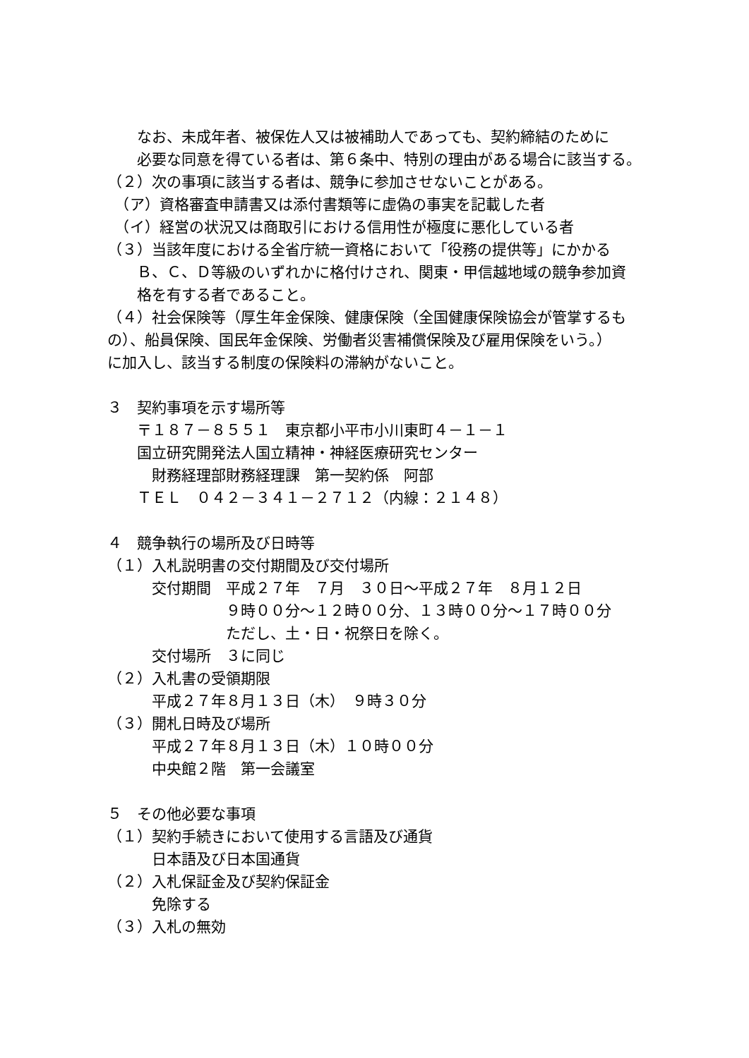なお、未成年者、被保佐人又は被補助人であっても、契約締結のために
　　必要な同意を得ている者は、第６条中、特別の理由がある場合に該当する。
（２）次の事項に該当する者は、競争に参加させないことがある。
　（ア）資格審査申請書又は添付書類等に虚偽の事実を記載した者
　（イ）経営の状況又は商取引における信用性が極度に悪化している者
（３）当該年度における全省庁統一資格において「役務の提供等」にかかる
　　Ｂ、Ｃ、Ｄ等級のいずれかに格付けされ、関東・甲信越地域の競争参加資
　　格を有する者であること。
（４）社会保険等（厚生年金保険、健康保険（全国健康保険協会が管掌するも
の）、船員保険、国民年金保険、労働者災害補償保険及び雇用保険をいう。）
に加入し、該当する制度の保険料の滞納がないこと。
３　契約事項を示す場所等
　　〒１８７－８５５１　東京都小平市小川東町４－１－１
　　国立研究開発法人国立精神・神経医療研究センター
　　　財務経理部財務経理課　第一契約係　阿部
　　ＴＥＬ　０４２－３４１－２７１２（内線：２１４８）
４　競争執行の場所及び日時等
（１）入札説明書の交付期間及び交付場所
　　　交付期間　平成２７年　７月　３０日～平成２７年　８月１２日
　　　　　　　　９時００分～１２時００分、１３時００分～１７時００分
　　　　　　　　ただし、土・日・祝祭日を除く。
　　　交付場所　３に同じ
（２）入札書の受領期限
　　　平成２７年８月１３日（木）　９時３０分
（３）開札日時及び場所
　　　平成２７年８月１３日（木）１０時００分
　　　中央館２階　第一会議室
５　その他必要な事項
（１）契約手続きにおいて使用する言語及び通貨
　　　日本語及び日本国通貨
（２）入札保証金及び契約保証金
　　　免除する
（３）入札の無効